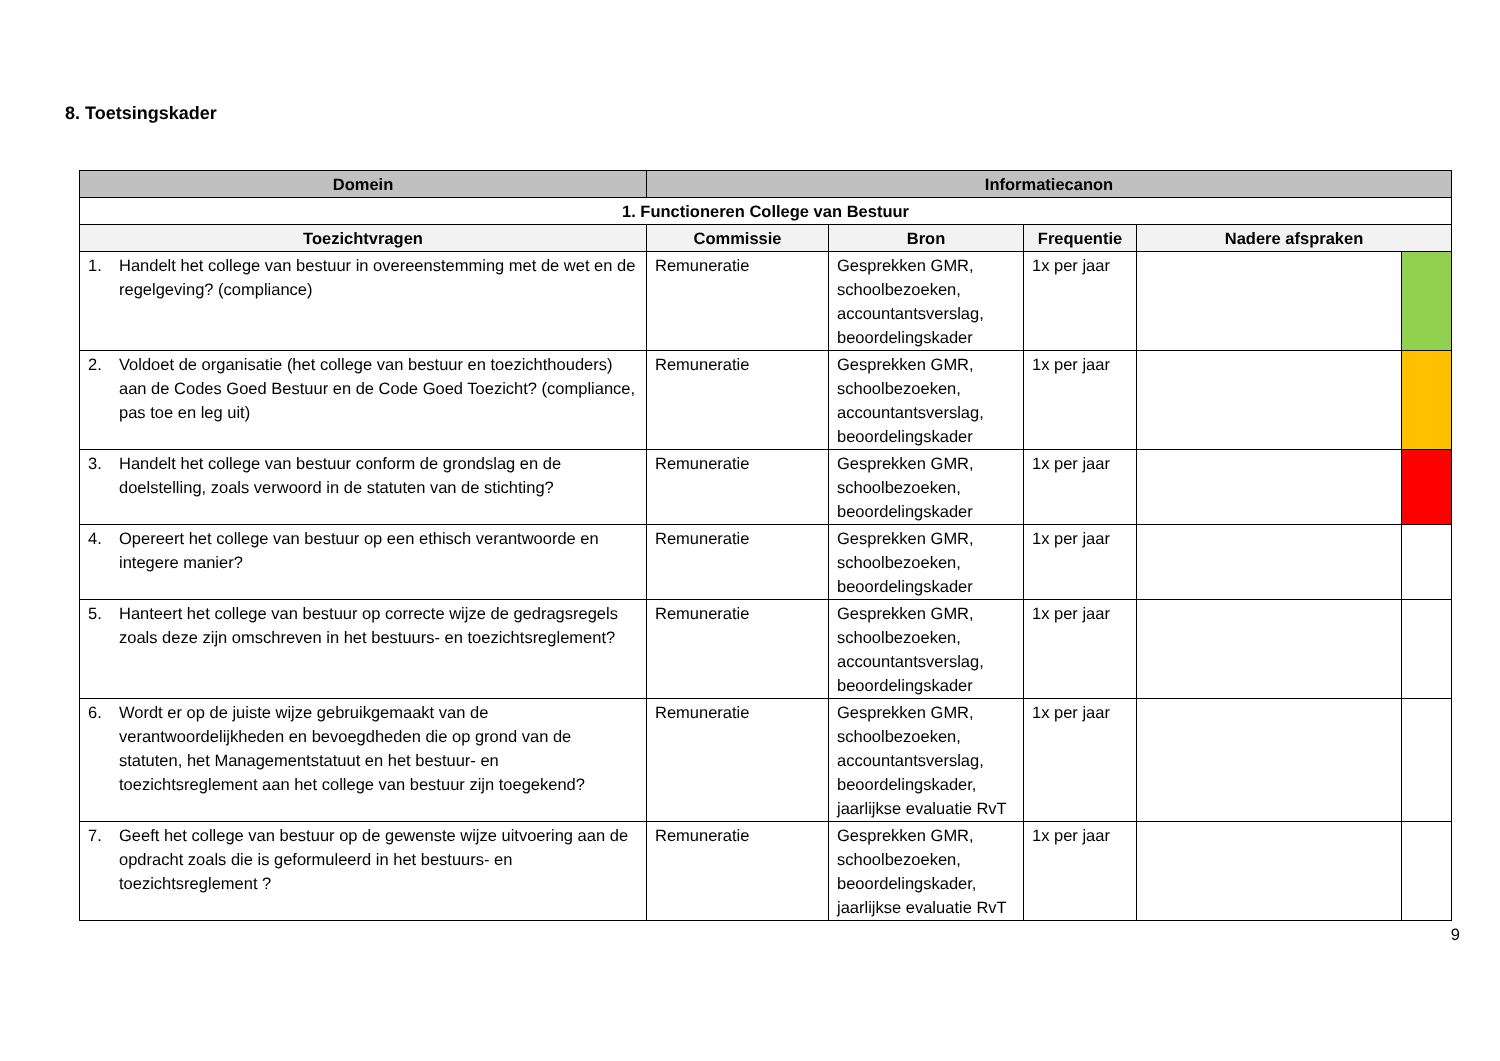8. Toetsingskader
| Domein | Informatiecanon | | | | |
| --- | --- | --- | --- | --- | --- |
| 1. Functioneren College van Bestuur | | | | | |
| Toezichtvragen | Commissie | Bron | Frequentie | Nadere afspraken | |
| 1. Handelt het college van bestuur in overeenstemming met de wet en de regelgeving? (compliance) | Remuneratie | Gesprekken GMR, schoolbezoeken, accountantsverslag, beoordelingskader | 1x per jaar | | |
| 2. Voldoet de organisatie (het college van bestuur en toezichthouders) aan de Codes Goed Bestuur en de Code Goed Toezicht? (compliance, pas toe en leg uit) | Remuneratie | Gesprekken GMR, schoolbezoeken, accountantsverslag, beoordelingskader | 1x per jaar | | |
| 3. Handelt het college van bestuur conform de grondslag en de doelstelling, zoals verwoord in de statuten van de stichting? | Remuneratie | Gesprekken GMR, schoolbezoeken, beoordelingskader | 1x per jaar | | |
| 4. Opereert het college van bestuur op een ethisch verantwoorde en integere manier? | Remuneratie | Gesprekken GMR, schoolbezoeken, beoordelingskader | 1x per jaar | | |
| 5. Hanteert het college van bestuur op correcte wijze de gedragsregels zoals deze zijn omschreven in het bestuurs- en toezichtsreglement? | Remuneratie | Gesprekken GMR, schoolbezoeken, accountantsverslag, beoordelingskader | 1x per jaar | | |
| 6. Wordt er op de juiste wijze gebruikgemaakt van de verantwoordelijkheden en bevoegdheden die op grond van de statuten, het Managementstatuut en het bestuur- en toezichtsreglement aan het college van bestuur zijn toegekend? | Remuneratie | Gesprekken GMR, schoolbezoeken, accountantsverslag, beoordelingskader, jaarlijkse evaluatie RvT | 1x per jaar | | |
| 7. Geeft het college van bestuur op de gewenste wijze uitvoering aan de opdracht zoals die is geformuleerd in het bestuurs- en toezichtsreglement ? | Remuneratie | Gesprekken GMR, schoolbezoeken, beoordelingskader, jaarlijkse evaluatie RvT | 1x per jaar | | |
9